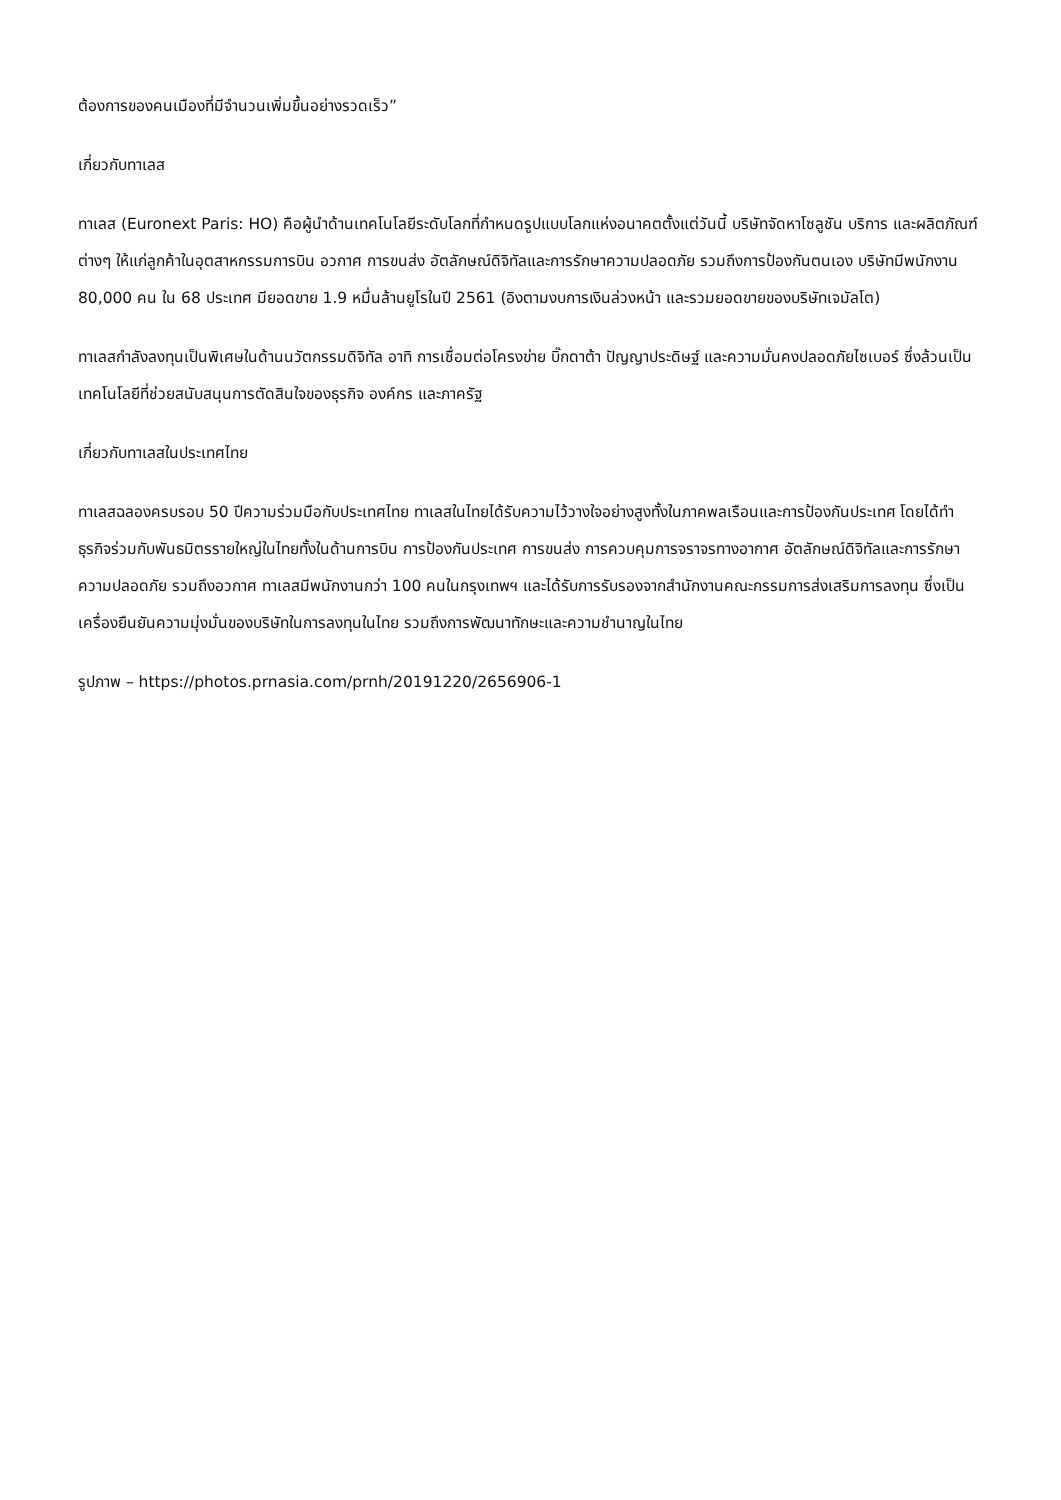ต้องการของคนเมืองที่มีจำนวนเพิ่มขึ้นอย่างรวดเร็ว”
เกี่ยวกับทาเลส
ทาเลส (Euronext Paris: HO) คือผู้นำด้านเทคโนโลยีระดับโลกที่กำหนดรูปแบบโลกแห่งอนาคตตั้งแต่วันนี้ บริษัทจัดหาโซลูชัน บริการ และผลิตภัณฑ์ต่างๆ ให้แก่ลูกค้าในอุตสาหกรรมการบิน อวกาศ การขนส่ง อัตลักษณ์ดิจิทัลและการรักษาความปลอดภัย รวมถึงการป้องกันตนเอง บริษัทมีพนักงาน 80,000 คน ใน 68 ประเทศ มียอดขาย 1.9 หมื่นล้านยูโรในปี 2561 (อิงตามงบการเงินล่วงหน้า และรวมยอดขายของบริษัทเจมัลโต)
ทาเลสกำลังลงทุนเป็นพิเศษในด้านนวัตกรรมดิจิทัล อาทิ การเชื่อมต่อโครงข่าย บิ๊กดาต้า ปัญญาประดิษฐ์ และความมั่นคงปลอดภัยไซเบอร์ ซึ่งล้วนเป็นเทคโนโลยีที่ช่วยสนับสนุนการตัดสินใจของธุรกิจ องค์กร และภาครัฐ
เกี่ยวกับทาเลสในประเทศไทย
ทาเลสฉลองครบรอบ 50 ปีความร่วมมือกับประเทศไทย ทาเลสในไทยได้รับความไว้วางใจอย่างสูงทั้งในภาคพลเรือนและการป้องกันประเทศ โดยได้ทำธุรกิจร่วมกับพันธมิตรรายใหญ่ในไทยทั้งในด้านการบิน การป้องกันประเทศ การขนส่ง การควบคุมการจราจรทางอากาศ อัตลักษณ์ดิจิทัลและการรักษาความปลอดภัย รวมถึงอวกาศ ทาเลสมีพนักงานกว่า 100 คนในกรุงเทพฯ และได้รับการรับรองจากสำนักงานคณะกรรมการส่งเสริมการลงทุน ซึ่งเป็นเครื่องยืนยันความมุ่งมั่นของบริษัทในการลงทุนในไทย รวมถึงการพัฒนาทักษะและความชำนาญในไทย
รูปภาพ – https://photos.prnasia.com/prnh/20191220/2656906-1